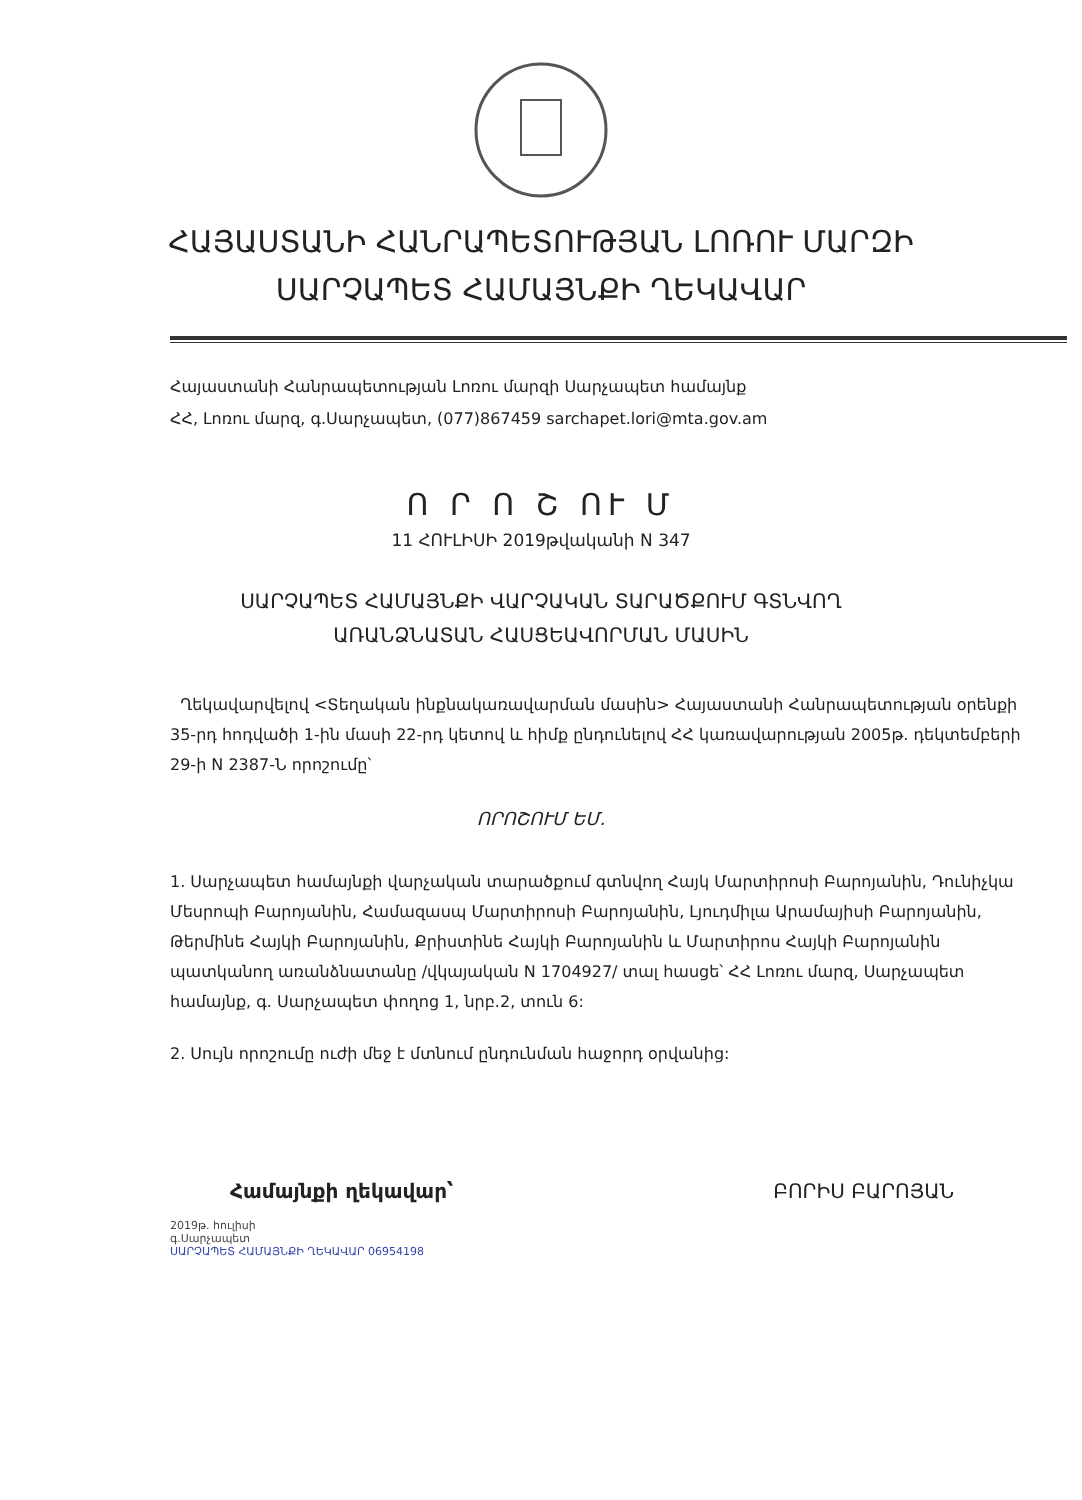ՀԱՅԱՍՏԱՆԻ ՀԱՆՐԱՊԵՏՈՒԹՅԱՆ ԼՈՌՈՒ ՄԱՐԶԻ
ՍԱՐՉԱՊԵՏ ՀԱՄԱՅՆՔԻ ՂԵԿԱՎԱՐ
Հայաստանի Հանրապետության Լոռու մարզի Սարչապետ համայնք
ՀՀ, Լոռու մարզ, գ.Սարչապետ, (077)867459 sarchapet.lori@mta.gov.am
Ո Ր Ո Շ ՈՒ Մ
11 ՀՈՒԼԻՍԻ 2019թվականի N 347
ՍԱՐՉԱՊԵՏ ՀԱՄԱՅՆՔԻ ՎԱՐՉԱԿԱՆ ՏԱՐԱԾՔՈՒՄ ԳՏՆՎՈՂ
ԱՌԱՆՁՆԱՏԱՆ ՀԱՍՑԵԱՎՈՐՄԱՆ ՄԱՍԻՆ
Ղեկավարվելով <Տեղական ինքնակառավարման մասին> Հայաստանի Հանրապետության օրենքի 35-րդ հոդվածի 1-ին մասի 22-րդ կետով և հիմք ընդունելով ՀՀ կառավարության 2005թ. դեկտեմբերի 29-ի N 2387-Ն որոշումը՝
ՈՐՈՇՈՒՄ ԵՄ.
1. Սարչապետ համայնքի վարչական տարածքում գտնվող Հայկ Մարտիրոսի Բարոյանին, Դունիչկա Մեսրոպի Բարոյանին, Համազասպ Մարտիրոսի Բարոյանին, Լյուդմիլա Արամայիսի Բարոյանին, Թերմինե Հայկի Բարոյանին, Քրիստինե Հայկի Բարոյանին և Մարտիրոս Հայկի Բարոյանին պատկանող առանձնատանը /վկայական N 1704927/ տալ հասցե՝ ՀՀ Լոռու մարզ, Սարչապետ համայնք, գ. Սարչապետ փողոց 1, նրբ.2, տուն 6:
2. Սույն որոշումը ուժի մեջ է մտնում ընդունման հաջորդ օրվանից:
Համայնքի ղեկավար՝ ԲՈՐԻՍ ԲԱՐՈՅԱՆ
2019թ. հուլիսի
գ.Սարչապետ
ՍԱՐՉԱՊԵՏ ՀԱՄԱՅՆՔԻ ՂԵԿԱՎԱՐ 06954198